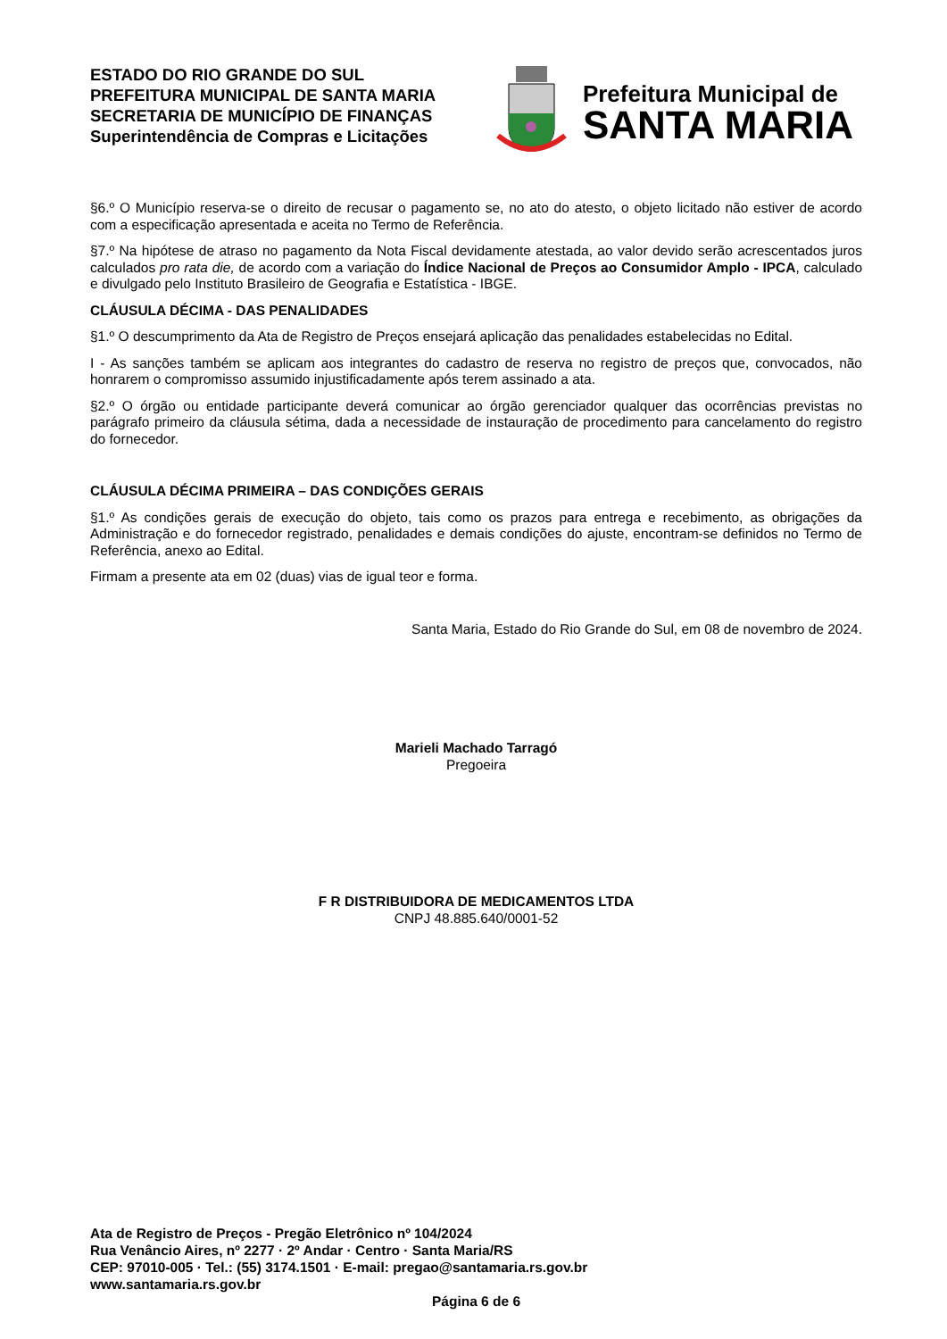ESTADO DO RIO GRANDE DO SUL
PREFEITURA MUNICIPAL DE SANTA MARIA
SECRETARIA DE MUNICÍPIO DE FINANÇAS
Superintendência de Compras e Licitações
Prefeitura Municipal de
SANTA MARIA
§6.º O Município reserva-se o direito de recusar o pagamento se, no ato do atesto, o objeto licitado não estiver de acordo com a especificação apresentada e aceita no Termo de Referência.
§7.º Na hipótese de atraso no pagamento da Nota Fiscal devidamente atestada, ao valor devido serão acrescentados juros calculados pro rata die, de acordo com a variação do Índice Nacional de Preços ao Consumidor Amplo - IPCA, calculado e divulgado pelo Instituto Brasileiro de Geografia e Estatística - IBGE.
CLÁUSULA DÉCIMA - DAS PENALIDADES
§1.º O descumprimento da Ata de Registro de Preços ensejará aplicação das penalidades estabelecidas no Edital.
I - As sanções também se aplicam aos integrantes do cadastro de reserva no registro de preços que, convocados, não honrarem o compromisso assumido injustificadamente após terem assinado a ata.
§2.º O órgão ou entidade participante deverá comunicar ao órgão gerenciador qualquer das ocorrências previstas no parágrafo primeiro da cláusula sétima, dada a necessidade de instauração de procedimento para cancelamento do registro do fornecedor.
CLÁUSULA DÉCIMA PRIMEIRA – DAS CONDIÇÕES GERAIS
§1.º As condições gerais de execução do objeto, tais como os prazos para entrega e recebimento, as obrigações da Administração e do fornecedor registrado, penalidades e demais condições do ajuste, encontram-se definidos no Termo de Referência, anexo ao Edital.
Firmam a presente ata em 02 (duas) vias de igual teor e forma.
Santa Maria, Estado do Rio Grande do Sul, em 08 de novembro de 2024.
Marieli Machado Tarragó
Pregoeira
F R DISTRIBUIDORA DE MEDICAMENTOS LTDA
CNPJ 48.885.640/0001-52
Ata de Registro de Preços - Pregão Eletrônico nº 104/2024
Rua Venâncio Aires, nº 2277 · 2º Andar · Centro · Santa Maria/RS
CEP: 97010-005 · Tel.: (55) 3174.1501 · E-mail: pregao@santamaria.rs.gov.br
www.santamaria.rs.gov.br
Página 6 de 6